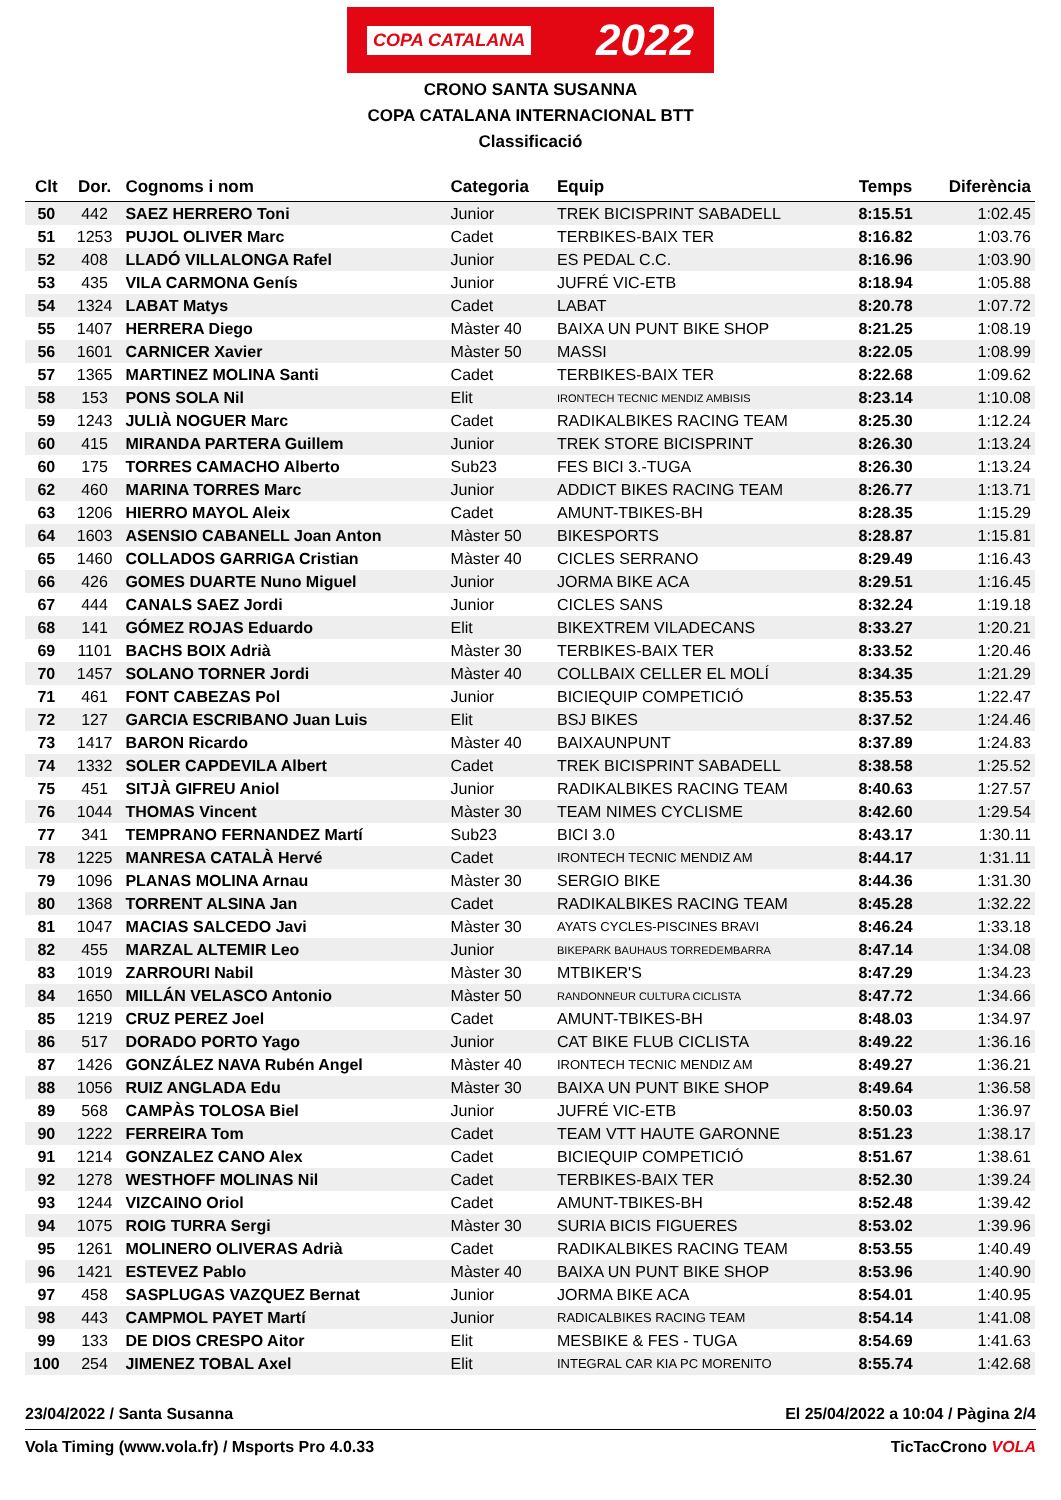COPA CATALANA 2022
CRONO SANTA SUSANNA
COPA CATALANA INTERNACIONAL BTT
Classificació
| Clt | Dor. | Cognoms i nom | Categoria | Equip | Temps | Diferència |
| --- | --- | --- | --- | --- | --- | --- |
| 50 | 442 | SAEZ HERRERO Toni | Junior | TREK BICISPRINT SABADELL | 8:15.51 | 1:02.45 |
| 51 | 1253 | PUJOL OLIVER Marc | Cadet | TERBIKES-BAIX TER | 8:16.82 | 1:03.76 |
| 52 | 408 | LLADÓ VILLALONGA Rafel | Junior | ES PEDAL C.C. | 8:16.96 | 1:03.90 |
| 53 | 435 | VILA CARMONA Genís | Junior | JUFRÉ VIC-ETB | 8:18.94 | 1:05.88 |
| 54 | 1324 | LABAT Matys | Cadet | LABAT | 8:20.78 | 1:07.72 |
| 55 | 1407 | HERRERA Diego | Màster 40 | BAIXA UN PUNT BIKE SHOP | 8:21.25 | 1:08.19 |
| 56 | 1601 | CARNICER Xavier | Màster 50 | MASSI | 8:22.05 | 1:08.99 |
| 57 | 1365 | MARTINEZ MOLINA Santi | Cadet | TERBIKES-BAIX TER | 8:22.68 | 1:09.62 |
| 58 | 153 | PONS SOLA Nil | Elit | IRONTECH TECNIC MENDIZ AMBISIS | 8:23.14 | 1:10.08 |
| 59 | 1243 | JULIÀ NOGUER Marc | Cadet | RADIKALBIKES RACING TEAM | 8:25.30 | 1:12.24 |
| 60 | 415 | MIRANDA PARTERA Guillem | Junior | TREK STORE BICISPRINT | 8:26.30 | 1:13.24 |
| 60 | 175 | TORRES CAMACHO Alberto | Sub23 | FES BICI 3.-TUGA | 8:26.30 | 1:13.24 |
| 62 | 460 | MARINA TORRES Marc | Junior | ADDICT BIKES RACING TEAM | 8:26.77 | 1:13.71 |
| 63 | 1206 | HIERRO MAYOL Aleix | Cadet | AMUNT-TBIKES-BH | 8:28.35 | 1:15.29 |
| 64 | 1603 | ASENSIO CABANELL Joan Anton | Màster 50 | BIKESPORTS | 8:28.87 | 1:15.81 |
| 65 | 1460 | COLLADOS GARRIGA Cristian | Màster 40 | CICLES SERRANO | 8:29.49 | 1:16.43 |
| 66 | 426 | GOMES DUARTE Nuno Miguel | Junior | JORMA BIKE ACA | 8:29.51 | 1:16.45 |
| 67 | 444 | CANALS SAEZ Jordi | Junior | CICLES SANS | 8:32.24 | 1:19.18 |
| 68 | 141 | GÓMEZ ROJAS Eduardo | Elit | BIKEXTREM VILADECANS | 8:33.27 | 1:20.21 |
| 69 | 1101 | BACHS BOIX Adrià | Màster 30 | TERBIKES-BAIX TER | 8:33.52 | 1:20.46 |
| 70 | 1457 | SOLANO TORNER Jordi | Màster 40 | COLLBAIX CELLER EL MOLÍ | 8:34.35 | 1:21.29 |
| 71 | 461 | FONT CABEZAS Pol | Junior | BICIEQUIP COMPETICIÓ | 8:35.53 | 1:22.47 |
| 72 | 127 | GARCIA ESCRIBANO Juan Luis | Elit | BSJ BIKES | 8:37.52 | 1:24.46 |
| 73 | 1417 | BARON Ricardo | Màster 40 | BAIXAUNPUNT | 8:37.89 | 1:24.83 |
| 74 | 1332 | SOLER CAPDEVILA Albert | Cadet | TREK BICISPRINT SABADELL | 8:38.58 | 1:25.52 |
| 75 | 451 | SITJÀ GIFREU Aniol | Junior | RADIKALBIKES RACING TEAM | 8:40.63 | 1:27.57 |
| 76 | 1044 | THOMAS Vincent | Màster 30 | TEAM NIMES CYCLISME | 8:42.60 | 1:29.54 |
| 77 | 341 | TEMPRANO FERNANDEZ Martí | Sub23 | BICI 3.0 | 8:43.17 | 1:30.11 |
| 78 | 1225 | MANRESA CATALÀ Hervé | Cadet | IRONTECH TECNIC MENDIZ AM | 8:44.17 | 1:31.11 |
| 79 | 1096 | PLANAS MOLINA Arnau | Màster 30 | SERGIO BIKE | 8:44.36 | 1:31.30 |
| 80 | 1368 | TORRENT ALSINA Jan | Cadet | RADIKALBIKES RACING TEAM | 8:45.28 | 1:32.22 |
| 81 | 1047 | MACIAS SALCEDO Javi | Màster 30 | AYATS CYCLES-PISCINES BRAVI | 8:46.24 | 1:33.18 |
| 82 | 455 | MARZAL ALTEMIR Leo | Junior | BIKEPARK BAUHAUS TORREDEMBARRA | 8:47.14 | 1:34.08 |
| 83 | 1019 | ZARROURI Nabil | Màster 30 | MTBIKER'S | 8:47.29 | 1:34.23 |
| 84 | 1650 | MILLÁN VELASCO Antonio | Màster 50 | RANDONNEUR CULTURA CICLISTA | 8:47.72 | 1:34.66 |
| 85 | 1219 | CRUZ PEREZ Joel | Cadet | AMUNT-TBIKES-BH | 8:48.03 | 1:34.97 |
| 86 | 517 | DORADO PORTO Yago | Junior | CAT BIKE FLUB CICLISTA | 8:49.22 | 1:36.16 |
| 87 | 1426 | GONZÁLEZ NAVA Rubén Angel | Màster 40 | IRONTECH TECNIC MENDIZ AM | 8:49.27 | 1:36.21 |
| 88 | 1056 | RUIZ ANGLADA Edu | Màster 30 | BAIXA UN PUNT BIKE SHOP | 8:49.64 | 1:36.58 |
| 89 | 568 | CAMPÀS TOLOSA Biel | Junior | JUFRÉ VIC-ETB | 8:50.03 | 1:36.97 |
| 90 | 1222 | FERREIRA Tom | Cadet | TEAM VTT HAUTE GARONNE | 8:51.23 | 1:38.17 |
| 91 | 1214 | GONZALEZ CANO Alex | Cadet | BICIEQUIP COMPETICIÓ | 8:51.67 | 1:38.61 |
| 92 | 1278 | WESTHOFF MOLINAS Nil | Cadet | TERBIKES-BAIX TER | 8:52.30 | 1:39.24 |
| 93 | 1244 | VIZCAINO Oriol | Cadet | AMUNT-TBIKES-BH | 8:52.48 | 1:39.42 |
| 94 | 1075 | ROIG TURRA Sergi | Màster 30 | SURIA BICIS FIGUERES | 8:53.02 | 1:39.96 |
| 95 | 1261 | MOLINERO OLIVERAS Adrià | Cadet | RADIKALBIKES RACING TEAM | 8:53.55 | 1:40.49 |
| 96 | 1421 | ESTEVEZ Pablo | Màster 40 | BAIXA UN PUNT BIKE SHOP | 8:53.96 | 1:40.90 |
| 97 | 458 | SASPLUGAS VAZQUEZ Bernat | Junior | JORMA BIKE ACA | 8:54.01 | 1:40.95 |
| 98 | 443 | CAMPMOL PAYET Martí | Junior | RADICALBIKES RACING TEAM | 8:54.14 | 1:41.08 |
| 99 | 133 | DE DIOS CRESPO Aitor | Elit | MESBIKE & FES - TUGA | 8:54.69 | 1:41.63 |
| 100 | 254 | JIMENEZ TOBAL Axel | Elit | INTEGRAL CAR KIA PC MORENITO | 8:55.74 | 1:42.68 |
23/04/2022 / Santa Susanna El 25/04/2022 a 10:04 / Pàgina 2/4
Vola Timing (www.vola.fr) / Msports Pro 4.0.33 TicTacCrono VOLA